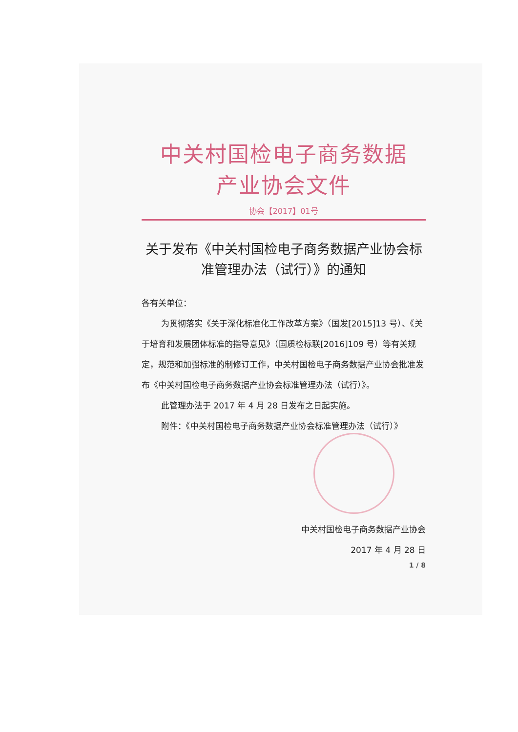中关村国检电子商务数据
产业协会文件
协会【2017】01号
关于发布《中关村国检电子商务数据产业协会标准管理办法（试行）》的通知
各有关单位：
为贯彻落实《关于深化标准化工作改革方案》（国发[2015]13 号）、《关于培育和发展团体标准的指导意见》（国质检标联[2016]109 号）等有关规定，规范和加强标准的制修订工作，中关村国检电子商务数据产业协会批准发布《中关村国检电子商务数据产业协会标准管理办法（试行）》。
此管理办法于 2017 年 4 月 28 日发布之日起实施。
附件：《中关村国检电子商务数据产业协会标准管理办法（试行）》
中关村国检电子商务数据产业协会
2017 年 4 月 28 日
1 / 8